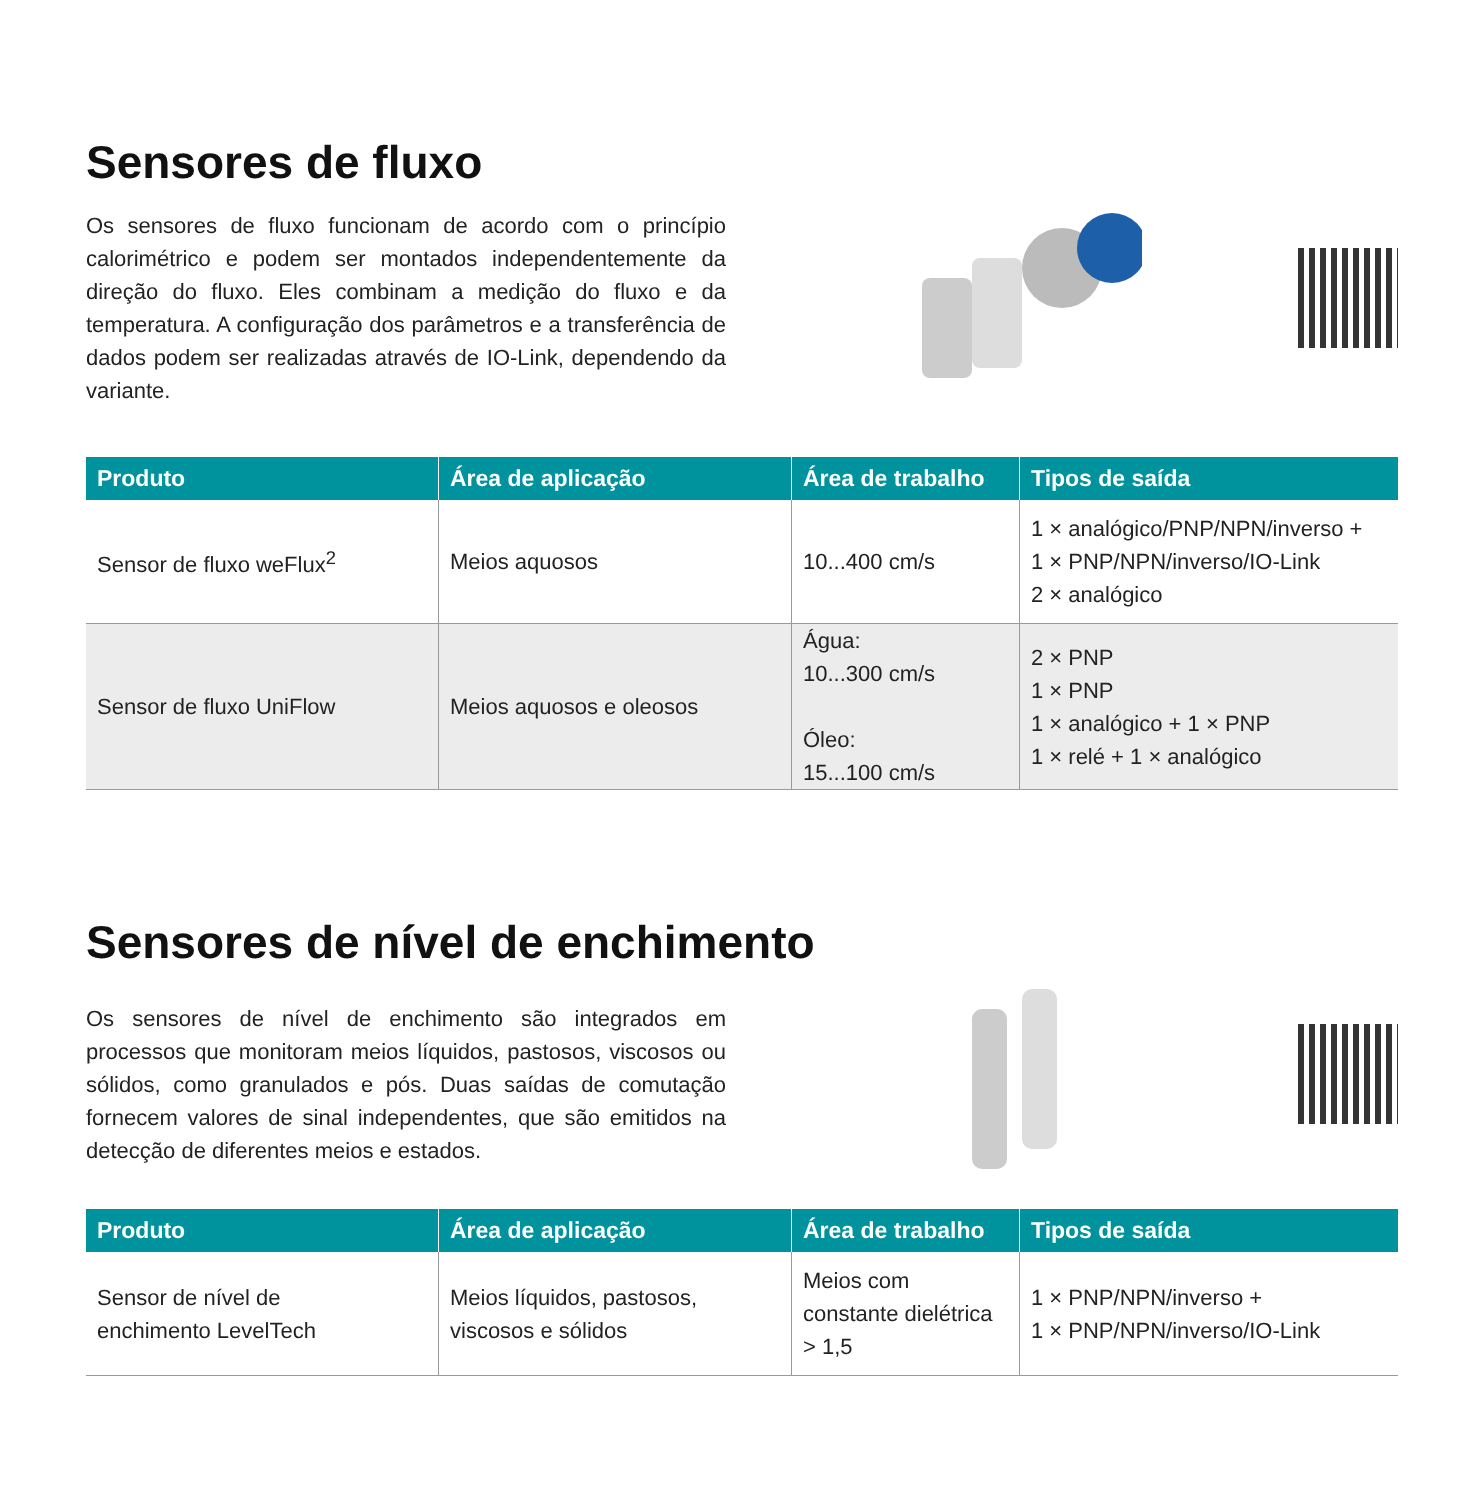Sensores de fluxo
Os sensores de fluxo funcionam de acordo com o princípio calorimétrico e podem ser montados independentemente da direção do fluxo. Eles combinam a medição do fluxo e da temperatura. A configuração dos parâmetros e a transferência de dados podem ser realizadas através de IO-Link, dependendo da variante.
| Produto | Área de aplicação | Área de trabalho | Tipos de saída |
| --- | --- | --- | --- |
| Sensor de fluxo weFlux<sup>2</sup> | Meios aquosos | 10...400 cm/s | 1 × analógico/PNP/NPN/inverso + 1 × PNP/NPN/inverso/IO-Link 2 × analógico |
| Sensor de fluxo UniFlow | Meios aquosos e oleosos | Água: 10...300 cm/s Óleo: 15...100 cm/s | 2 × PNP 1 × PNP 1 × analógico + 1 × PNP 1 × relé + 1 × analógico |
Sensores de nível de enchimento
Os sensores de nível de enchimento são integrados em processos que monitoram meios líquidos, pastosos, viscosos ou sólidos, como granulados e pós. Duas saídas de comutação fornecem valores de sinal independentes, que são emitidos na detecção de diferentes meios e estados.
| Produto | Área de aplicação | Área de trabalho | Tipos de saída |
| --- | --- | --- | --- |
| Sensor de nível de enchimento LevelTech | Meios líquidos, pastosos, viscosos e sólidos | Meios com constante dielétrica > 1,5 | 1 × PNP/NPN/inverso + 1 × PNP/NPN/inverso/IO-Link |